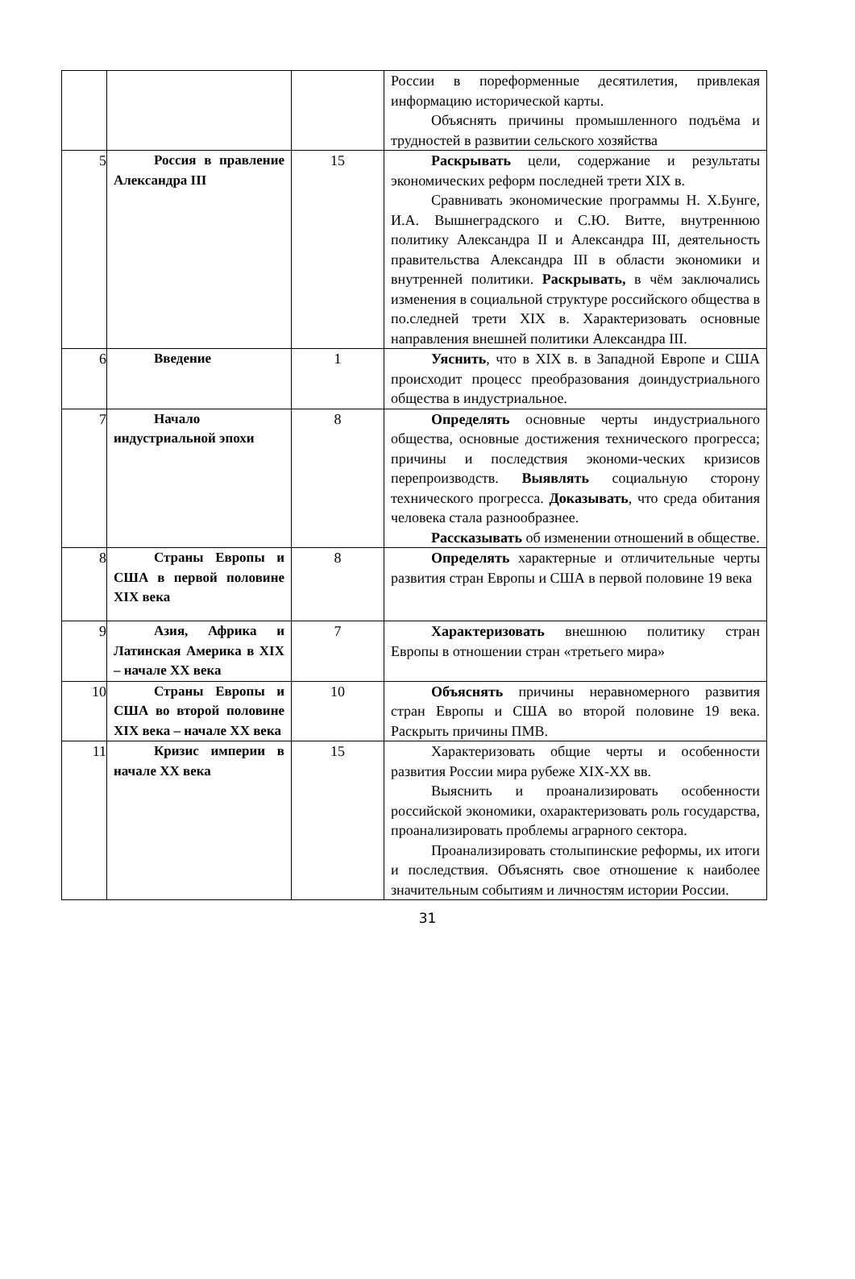| | | | России в пореформенные десятилетия, привлекая информацию исторической карты. Объяснять причины промышленного подъёма и трудностей в развитии сельского хозяйства |
| 5 | Россия в правление Александра III | 15 | Раскрывать цели, содержание и результаты экономических реформ последней трети XIX в. Сравнивать экономические программы Н. Х.Бунге, И.А. Вышнеградского и С.Ю. Витте, внутреннюю политику Александра II и Александра III, деятельность правительства Александра III в области экономики и внутренней политики. Раскрывать, в чём заключались изменения в социальной структуре российского общества в по.следней трети XIX в. Характеризовать основные направления внешней политики Александра III. |
| 6 | Введение | 1 | Уяснить , что в XIX в. в Западной Европе и США происходит процесс преобразования доиндустриального общества в индустриальное. |
| 7 | Начало индустриальной эпохи | 8 | Определять основные черты индустриального общества, основные достижения технического прогресса; причины и последствия экономи-ческих кризисов перепроизводств. Выявлять социальную сторону технического прогресса. Доказывать , что среда обитания человека стала разнообразнее. Рассказывать об изменении отношений в обществе. |
| 8 | Страны Европы и США в первой половине XIX века | 8 | Определять характерные и отличительные черты развития стран Европы и США в первой половине 19 века |
| 9 | Азия, Африка и Латинская Америка в XIX – начале XX века | 7 | Характеризовать внешнюю политику стран Европы в отношении стран «третьего мира» |
| 10 | Страны Европы и США во второй половине XIX века – начале XX века | 10 | Объяснять причины неравномерного развития стран Европы и США во второй половине 19 века. Раскрыть причины ПМВ. |
| 11 | Кризис империи в начале XX века | 15 | Характеризовать общие черты и особенности развития России мира рубеже XIX-XX вв. Выяснить и проанализировать особенности российской экономики, охарактеризовать роль государства, проанализировать проблемы аграрного сектора. Проанализировать столыпинские реформы, их итоги и последствия. Объяснять свое отношение к наиболее значительным событиям и личностям истории России. |
31